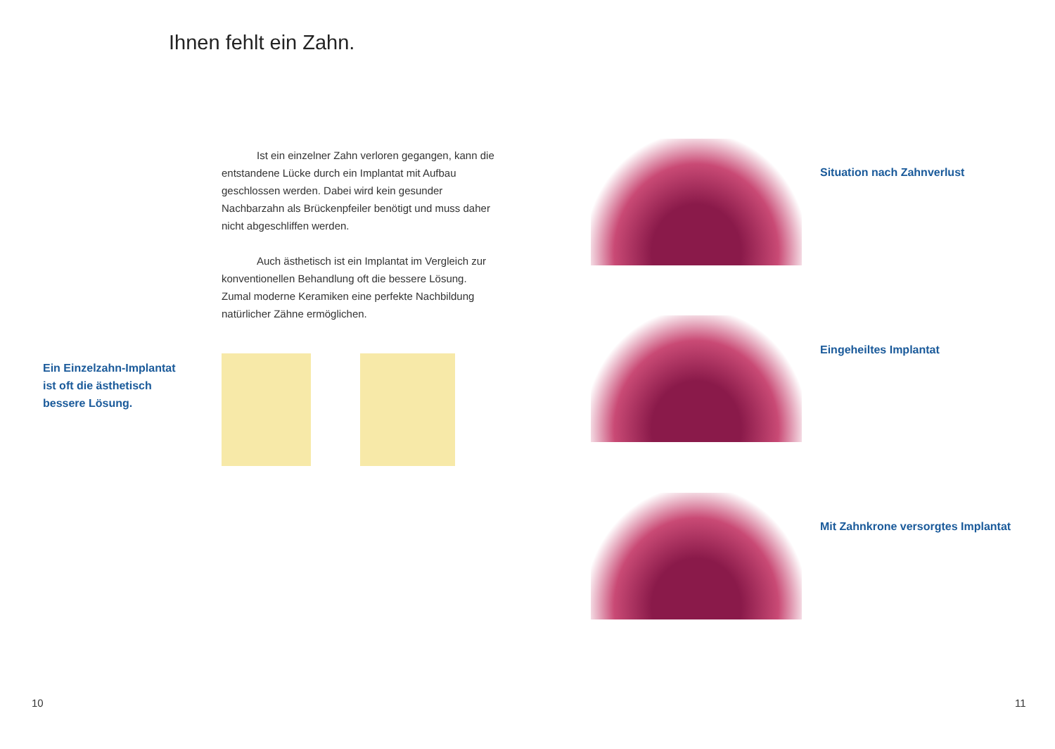Ihnen fehlt ein Zahn.
Ist ein einzelner Zahn verloren gegangen, kann die entstandene Lücke durch ein Implantat mit Aufbau geschlossen werden. Dabei wird kein gesunder Nachbarzahn als Brückenpfeiler benötigt und muss daher nicht abgeschliffen werden.
Auch ästhetisch ist ein Implantat im Vergleich zur konventionellen Behandlung oft die bessere Lösung. Zumal moderne Keramiken eine perfekte Nachbildung natürlicher Zähne ermöglichen.
Ein Einzelzahn-Implantat
ist oft die ästhetisch
bessere Lösung.
Situation nach Zahnverlust
Eingeheiltes Implantat
Mit Zahnkrone versorgtes Implantat
10 11